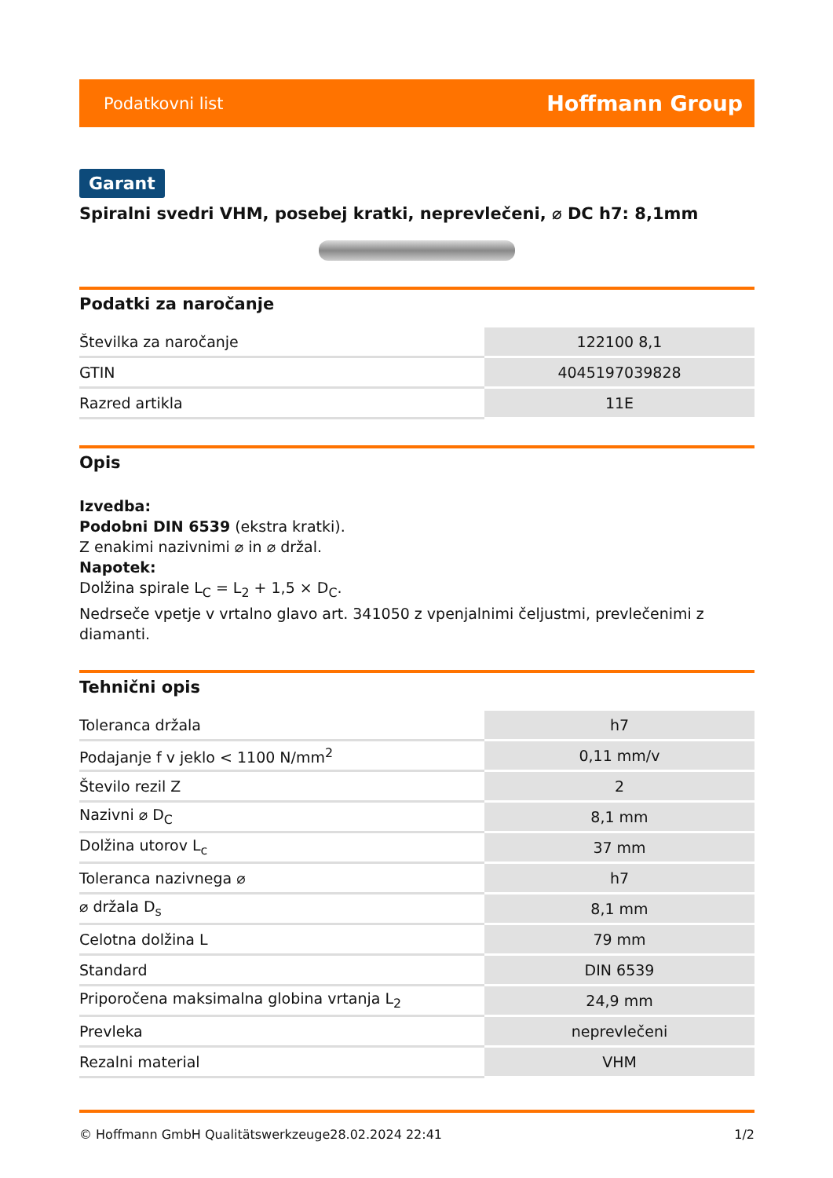Podatkovni list Hoffmann Group
Garant
Spiralni svedri VHM, posebej kratki, neprevlečeni, ⌀ DC h7: 8,1mm
Podatki za naročanje
| Številka za naročanje | 122100 8,1 |
| GTIN | 4045197039828 |
| Razred artikla | 11E |
Opis
Izvedba:
Podobni DIN 6539 (ekstra kratki).
Z enakimi nazivnimi ⌀ in ⌀ držal.
Napotek:
Dolžina spirale L<sub>C</sub> = L<sub>2</sub> + 1,5 × D<sub>C</sub>.
Nedrseče vpetje v vrtalno glavo art. 341050 z vpenjalnimi čeljustmi, prevlečenimi z diamanti.
Tehnični opis
| Toleranca držala | h7 |
| Podajanje f v jeklo < 1100 N/mm<sup>2</sup> | 0,11 mm/v |
| Število rezil Z | 2 |
| Nazivni ⌀ D<sub>C</sub> | 8,1 mm |
| Dolžina utorov L<sub>c</sub> | 37 mm |
| Toleranca nazivnega ⌀ | h7 |
| ⌀ držala D<sub>s</sub> | 8,1 mm |
| Celotna dolžina L | 79 mm |
| Standard | DIN 6539 |
| Priporočena maksimalna globina vrtanja L<sub>2</sub> | 24,9 mm |
| Prevleka | neprevlečeni |
| Rezalni material | VHM |
© Hoffmann GmbH Qualitätswerkzeuge 28.02.2024 22:41 1/2